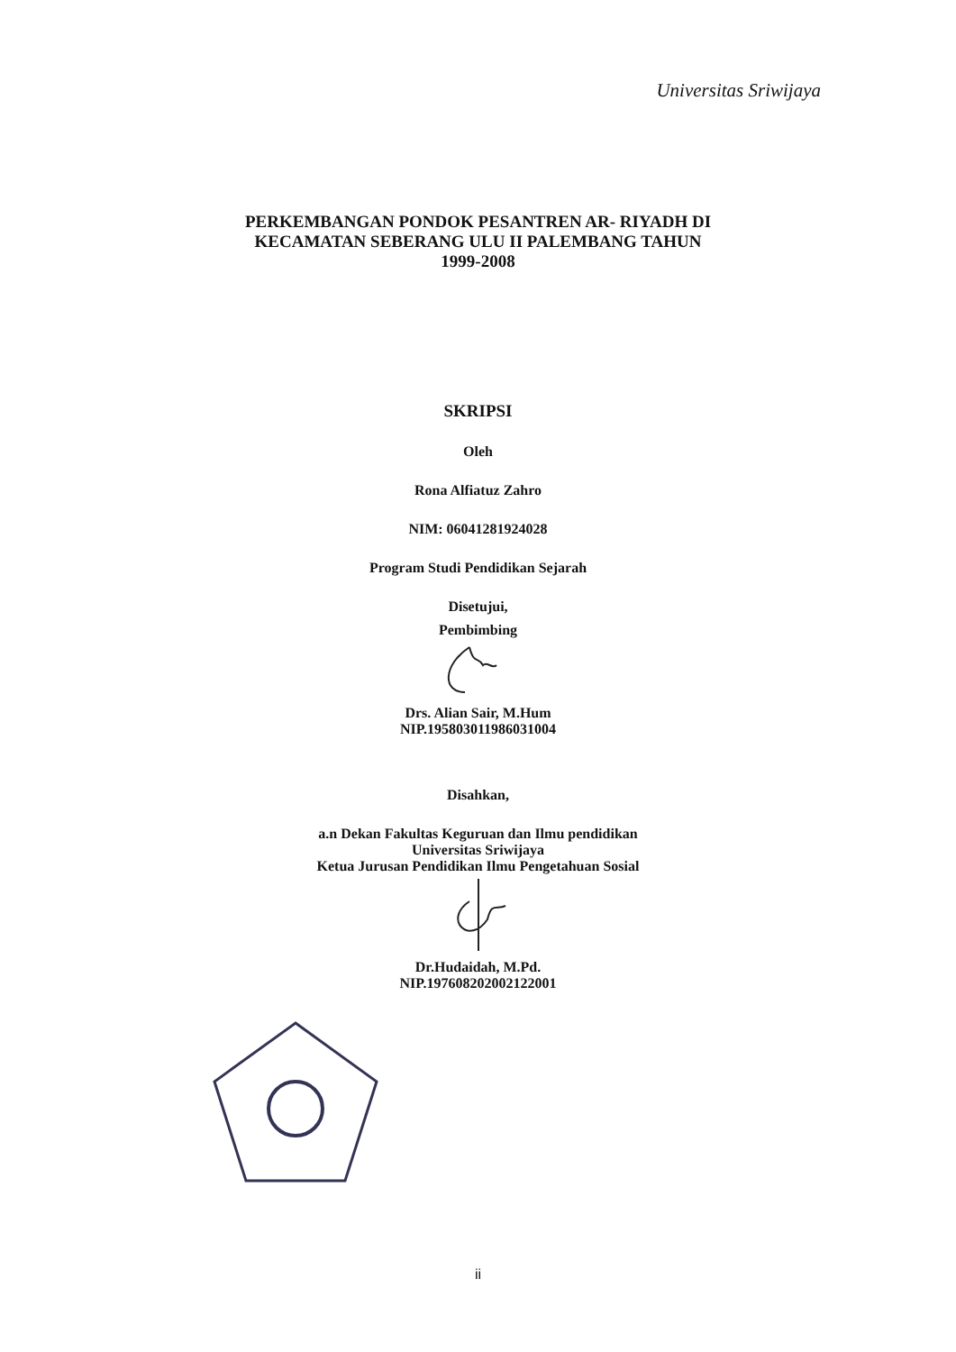Universitas Sriwijaya
PERKEMBANGAN PONDOK PESANTREN AR- RIYADH DI
KECAMATAN SEBERANG ULU II PALEMBANG TAHUN
1999-2008
SKRIPSI
Oleh
Rona Alfiatuz Zahro
NIM: 06041281924028
Program Studi Pendidikan Sejarah
Disetujui,
Pembimbing
Drs. Alian Sair, M.Hum
NIP.195803011986031004
Disahkan,
a.n Dekan Fakultas Keguruan dan Ilmu pendidikan
Universitas Sriwijaya
Ketua Jurusan Pendidikan Ilmu Pengetahuan Sosial
Dr.Hudaidah, M.Pd.
NIP.197608202002122001
ii